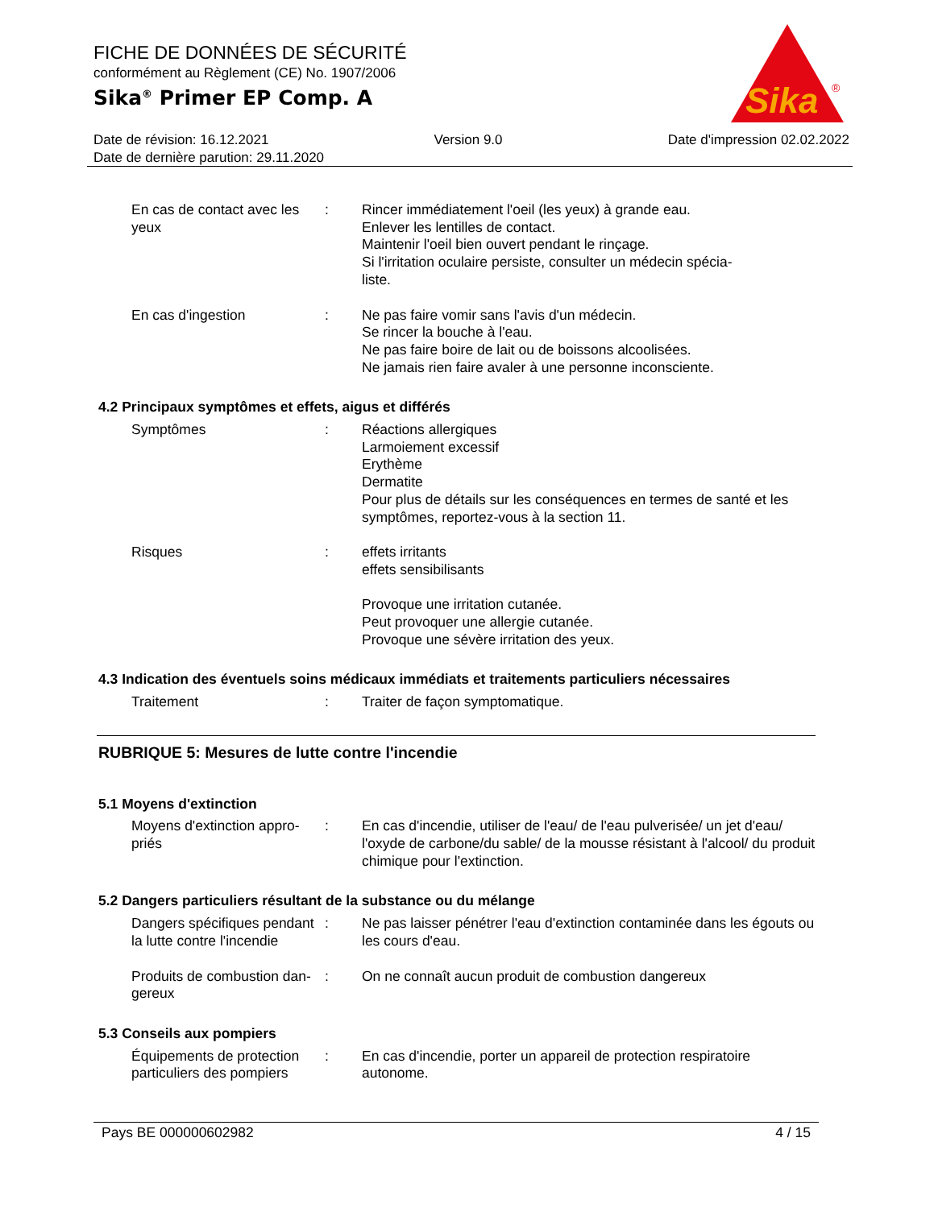FICHE DE DONNÉES DE SÉCURITÉ
conformément au Règlement (CE) No. 1907/2006
Sika<sup>®</sup> Primer EP Comp. A
Sika
®
Date de révision: 16.12.2021 Version 9.0 Date d'impression 02.02.2022
Date de dernière parution: 29.11.2020
En cas de contact avec les yeux
: Rincer immédiatement l'oeil (les yeux) à grande eau.
Enlever les lentilles de contact.
Maintenir l'oeil bien ouvert pendant le rinçage.
Si l'irritation oculaire persiste, consulter un médecin spécia-
liste.
En cas d'ingestion : Ne pas faire vomir sans l'avis d'un médecin.
Se rincer la bouche à l'eau.
Ne pas faire boire de lait ou de boissons alcoolisées.
Ne jamais rien faire avaler à une personne inconsciente.
4.2 Principaux symptômes et effets, aigus et différés
Symptômes : Réactions allergiques
Larmoiement excessif
Erythème
Dermatite
Pour plus de détails sur les conséquences en termes de santé et les symptômes, reportez-vous à la section 11.
Risques : effets irritants
effets sensibilisants
Provoque une irritation cutanée.
Peut provoquer une allergie cutanée.
Provoque une sévère irritation des yeux.
4.3 Indication des éventuels soins médicaux immédiats et traitements particuliers nécessaires
Traitement : Traiter de façon symptomatique.
RUBRIQUE 5: Mesures de lutte contre l'incendie
5.1 Moyens d'extinction
Moyens d'extinction appro-
priés
: En cas d'incendie, utiliser de l'eau/ de l'eau pulverisée/ un jet d'eau/ l'oxyde de carbone/du sable/ de la mousse résistant à l'alcool/ du produit chimique pour l'extinction.
5.2 Dangers particuliers résultant de la substance ou du mélange
Dangers spécifiques pendant la lutte contre l'incendie
: Ne pas laisser pénétrer l'eau d'extinction contaminée dans les égouts ou les cours d'eau.
Produits de combustion dan-
gereux
: On ne connaît aucun produit de combustion dangereux
5.3 Conseils aux pompiers
Équipements de protection particuliers des pompiers
: En cas d'incendie, porter un appareil de protection respiratoire autonome.
Pays BE 000000602982 4 / 15